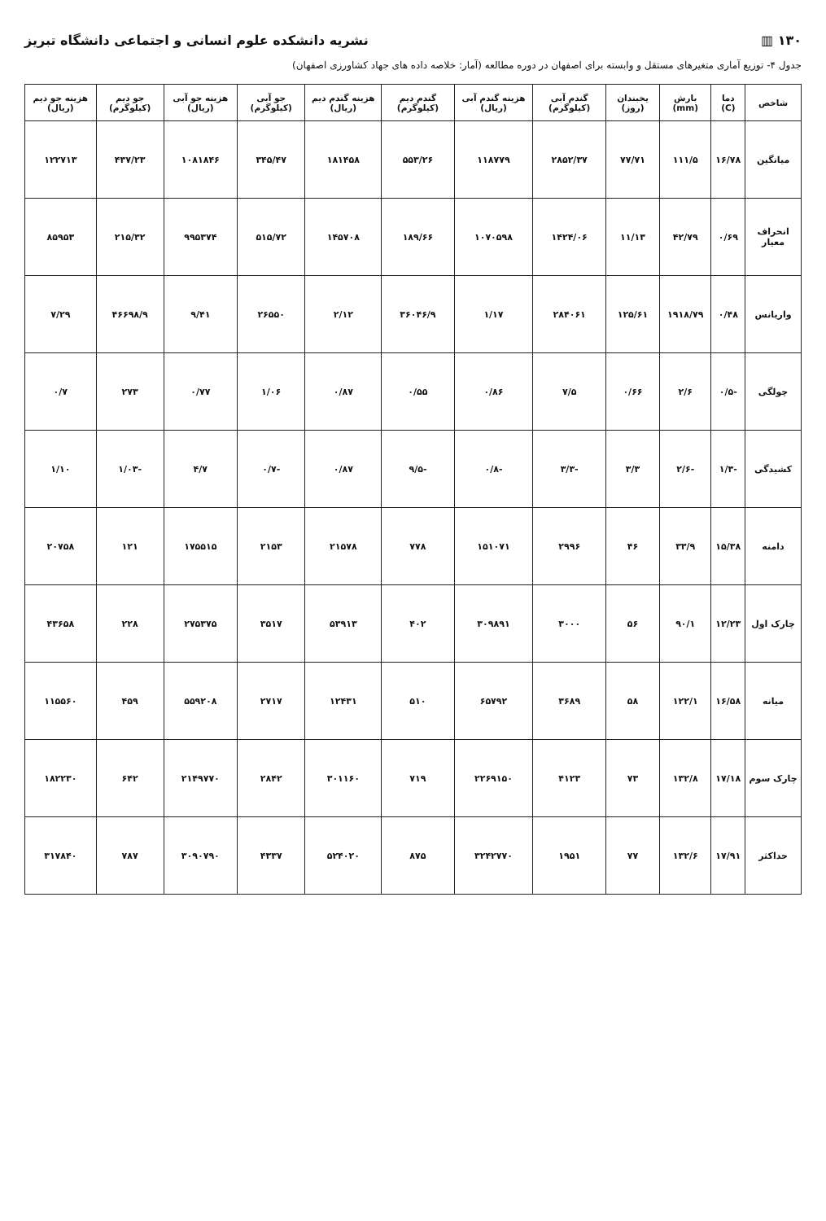۱۳۰ ▥ نشریه دانشکده علوم انسانی و اجتماعی دانشگاه تبریز
جدول ۴- توزیع آماری متغیرهای مستقل و وابسته برای اصفهان در دوره مطالعه (آمار: خلاصه داده های جهاد کشاورزی اصفهان)
| شاخص | دما (C) | بارش (mm) | یخبندان (روز) | گندم آبی (کیلوگرم) | هزینه گندم آبی (ریال) | گندم دیم (کیلوگرم) | هزینه گندم دیم (ریال) | جو آبی (کیلوگرم) | هزینه جو آبی (ریال) | جو دیم (کیلوگرم) | هزینه جو دیم (ریال) |
| --- | --- | --- | --- | --- | --- | --- | --- | --- | --- | --- | --- |
| میانگین | ۱۶/۷۸ | ۱۱۱/۵ | ۷۷/۷۱ | ۲۸۵۲/۳۷ | ۱۱۸۷۷۹ | ۵۵۳/۲۶ | ۱۸۱۴۵۸ | ۳۴۵/۴۷ | ۱۰۸۱۸۴۶ | ۴۳۷/۲۳ | ۱۲۲۷۱۳ |
| انحراف معیار | ۰/۶۹ | ۴۲/۷۹ | ۱۱/۱۳ | ۱۴۲۴/۰۶ | ۱۰۷۰۵۹۸ | ۱۸۹/۶۶ | ۱۴۵۷۰۸ | ۵۱۵/۷۲ | ۹۹۵۳۷۴ | ۲۱۵/۳۲ | ۸۵۹۵۳ |
| واریانس | ۰/۴۸ | ۱۹۱۸/۷۹ | ۱۲۵/۶۱ | ۲۸۴۰۶۱ | ۱/۱۷ | ۳۶۰۴۶/۹ | ۲/۱۲ | ۲۶۵۵۰ | ۹/۴۱ | ۴۶۶۹۸/۹ | ۷/۲۹ |
| چولگی | -۰/۵ | ۲/۶ | ۰/۶۶ | ۷/۵ | ۰/۸۶ | ۰/۵۵ | ۰/۸۷ | ۱/۰۶ | ۰/۷۷ | ۲۷۳ | ۰/۷ |
| کشیدگی | -۱/۳ | -۲/۶ | ۳/۳ | -۳/۳ | -۰/۸ | -۹/۵ | ۰/۸۷ | -۰/۷ | ۴/۷ | -۱/۰۳ | ۱/۱۰ |
| دامنه | ۱۵/۳۸ | ۳۳/۹ | ۴۶ | ۲۹۹۶ | ۱۵۱۰۷۱ | ۷۷۸ | ۲۱۵۷۸ | ۲۱۵۳ | ۱۷۵۵۱۵ | ۱۲۱ | ۲۰۷۵۸ |
| چارک اول | ۱۲/۲۳ | ۹۰/۱ | ۵۶ | ۳۰۰۰ | ۳۰۹۸۹۱ | ۴۰۲ | ۵۳۹۱۳ | ۳۵۱۷ | ۲۷۵۳۷۵ | ۲۲۸ | ۴۳۶۵۸ |
| میانه | ۱۶/۵۸ | ۱۲۲/۱ | ۵۸ | ۳۶۸۹ | ۶۵۷۹۲ | ۵۱۰ | ۱۲۴۳۱ | ۲۷۱۷ | ۵۵۹۲۰۸ | ۴۵۹ | ۱۱۵۵۶۰ |
| چارک سوم | ۱۷/۱۸ | ۱۳۲/۸ | ۷۳ | ۴۱۲۳ | ۲۲۶۹۱۵۰ | ۷۱۹ | ۳۰۱۱۶۰ | ۲۸۴۲ | ۲۱۴۹۷۷۰ | ۶۴۲ | ۱۸۲۲۳۰ |
| حداکثر | ۱۷/۹۱ | ۱۳۲/۶ | ۷۷ | ۱۹۵۱ | ۳۲۴۲۷۷۰ | ۸۷۵ | ۵۲۴۰۲۰ | ۴۳۳۷ | ۳۰۹۰۷۹۰ | ۷۸۷ | ۳۱۷۸۴۰ |